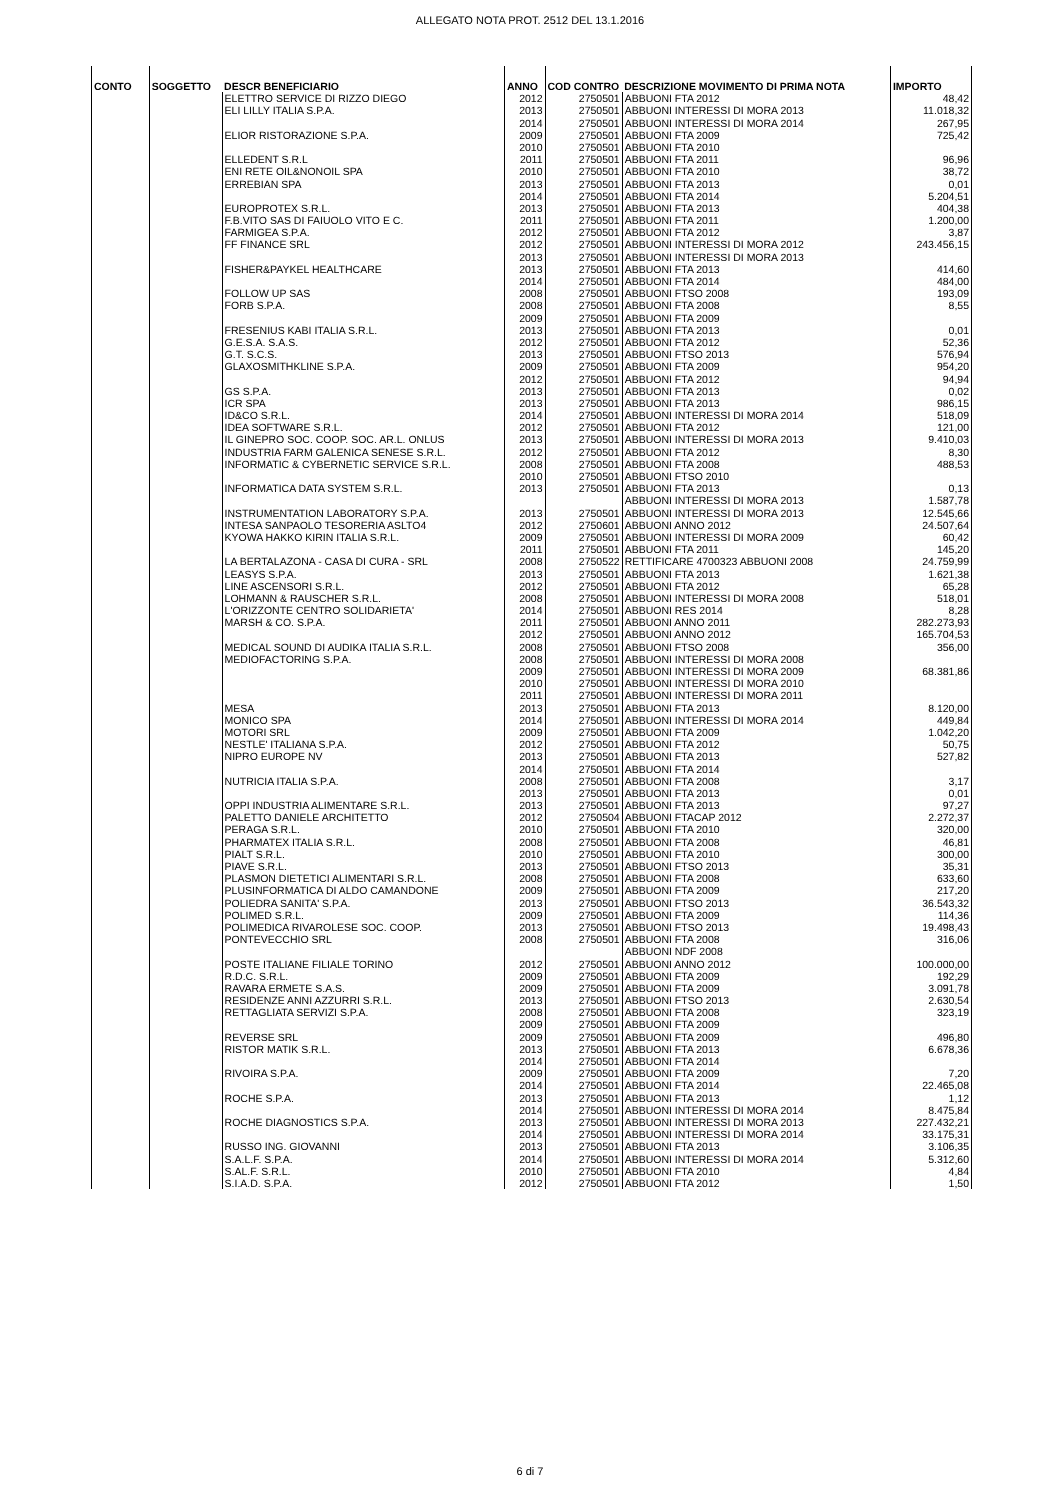ALLEGATO NOTA PROT. 2512 DEL 13.1.2016
| CONTO | SOGGETTO | DESCR BENEFICIARIO | ANNO | COD CONTRO | DESCRIZIONE MOVIMENTO DI PRIMA NOTA | IMPORTO |
| --- | --- | --- | --- | --- | --- | --- |
| | | ELETTRO SERVICE DI RIZZO DIEGO | 2012 | 2750501 | ABBUONI FTA 2012 | 48,42 |
| | | ELI LILLY ITALIA S.P.A. | 2013 | 2750501 | ABBUONI INTERESSI DI MORA 2013 | 11.018,32 |
| | | | 2014 | 2750501 | ABBUONI INTERESSI DI MORA 2014 | 267,95 |
| | | ELIOR RISTORAZIONE S.P.A. | 2009 | 2750501 | ABBUONI FTA 2009 | 725,42 |
| | | | 2010 | 2750501 | ABBUONI FTA 2010 | |
| | | ELLEDENT S.R.L | 2011 | 2750501 | ABBUONI FTA 2011 | 96,96 |
| | | ENI RETE OIL&NONOIL SPA | 2010 | 2750501 | ABBUONI FTA 2010 | 38,72 |
| | | ERREBIAN SPA | 2013 | 2750501 | ABBUONI FTA 2013 | 0,01 |
| | | | 2014 | 2750501 | ABBUONI FTA 2014 | 5.204,51 |
| | | EUROPROTEX S.R.L. | 2013 | 2750501 | ABBUONI FTA 2013 | 404,38 |
| | | F.B.VITO SAS DI FAIUOLO VITO E C. | 2011 | 2750501 | ABBUONI FTA 2011 | 1.200,00 |
| | | FARMIGEA S.P.A. | 2012 | 2750501 | ABBUONI FTA 2012 | 3,87 |
| | | FF FINANCE SRL | 2012 | 2750501 | ABBUONI INTERESSI DI MORA 2012 | 243.456,15 |
| | | | 2013 | 2750501 | ABBUONI INTERESSI DI MORA 2013 | |
| | | FISHER&PAYKEL HEALTHCARE | 2013 | 2750501 | ABBUONI FTA 2013 | 414,60 |
| | | | 2014 | 2750501 | ABBUONI FTA 2014 | 484,00 |
| | | FOLLOW UP SAS | 2008 | 2750501 | ABBUONI FTSO 2008 | 193,09 |
| | | FORB S.P.A. | 2008 | 2750501 | ABBUONI FTA 2008 | 8,55 |
| | | | 2009 | 2750501 | ABBUONI FTA 2009 | |
| | | FRESENIUS KABI ITALIA S.R.L. | 2013 | 2750501 | ABBUONI FTA 2013 | 0,01 |
| | | G.E.S.A. S.A.S. | 2012 | 2750501 | ABBUONI FTA 2012 | 52,36 |
| | | G.T. S.C.S. | 2013 | 2750501 | ABBUONI FTSO 2013 | 576,94 |
| | | GLAXOSMITHKLINE S.P.A. | 2009 | 2750501 | ABBUONI FTA 2009 | 954,20 |
| | | | 2012 | 2750501 | ABBUONI FTA 2012 | 94,94 |
| | | GS S.P.A. | 2013 | 2750501 | ABBUONI FTA 2013 | 0,02 |
| | | ICR SPA | 2013 | 2750501 | ABBUONI FTA 2013 | 986,15 |
| | | ID&CO S.R.L. | 2014 | 2750501 | ABBUONI INTERESSI DI MORA 2014 | 518,09 |
| | | IDEA SOFTWARE S.R.L. | 2012 | 2750501 | ABBUONI FTA 2012 | 121,00 |
| | | IL GINEPRO SOC. COOP. SOC. AR.L. ONLUS | 2013 | 2750501 | ABBUONI INTERESSI DI MORA 2013 | 9.410,03 |
| | | INDUSTRIA FARM GALENICA SENESE S.R.L. | 2012 | 2750501 | ABBUONI FTA 2012 | 8,30 |
| | | INFORMATIC & CYBERNETIC SERVICE S.R.L. | 2008 | 2750501 | ABBUONI FTA 2008 | 488,53 |
| | | | 2010 | 2750501 | ABBUONI FTSO 2010 | |
| | | INFORMATICA DATA SYSTEM S.R.L. | 2013 | 2750501 | ABBUONI FTA 2013 | 0,13 |
| | | | | | ABBUONI INTERESSI DI MORA 2013 | 1.587,78 |
| | | INSTRUMENTATION LABORATORY S.P.A. | 2013 | 2750501 | ABBUONI INTERESSI DI MORA 2013 | 12.545,66 |
| | | INTESA SANPAOLO TESORERIA ASLTO4 | 2012 | 2750601 | ABBUONI ANNO 2012 | 24.507,64 |
| | | KYOWA HAKKO KIRIN ITALIA S.R.L. | 2009 | 2750501 | ABBUONI INTERESSI DI MORA 2009 | 60,42 |
| | | | 2011 | 2750501 | ABBUONI FTA 2011 | 145,20 |
| | | LA BERTALAZONA - CASA DI CURA - SRL | 2008 | 2750522 | RETTIFICARE 4700323 ABBUONI 2008 | 24.759,99 |
| | | LEASYS S.P.A. | 2013 | 2750501 | ABBUONI FTA 2013 | 1.621,38 |
| | | LINE ASCENSORI S.R.L. | 2012 | 2750501 | ABBUONI FTA 2012 | 65,28 |
| | | LOHMANN & RAUSCHER S.R.L. | 2008 | 2750501 | ABBUONI INTERESSI DI MORA 2008 | 518,01 |
| | | L'ORIZZONTE CENTRO SOLIDARIETA' | 2014 | 2750501 | ABBUONI RES 2014 | 8,28 |
| | | MARSH & CO. S.P.A. | 2011 | 2750501 | ABBUONI ANNO 2011 | 282.273,93 |
| | | | 2012 | 2750501 | ABBUONI ANNO 2012 | 165.704,53 |
| | | MEDICAL SOUND DI AUDIKA ITALIA S.R.L. | 2008 | 2750501 | ABBUONI FTSO 2008 | 356,00 |
| | | MEDIOFACTORING S.P.A. | 2008 | 2750501 | ABBUONI INTERESSI DI MORA 2008 | |
| | | | 2009 | 2750501 | ABBUONI INTERESSI DI MORA 2009 | 68.381,86 |
| | | | 2010 | 2750501 | ABBUONI INTERESSI DI MORA 2010 | |
| | | | 2011 | 2750501 | ABBUONI INTERESSI DI MORA 2011 | |
| | | MESA | 2013 | 2750501 | ABBUONI FTA 2013 | 8.120,00 |
| | | MONICO SPA | 2014 | 2750501 | ABBUONI INTERESSI DI MORA 2014 | 449,84 |
| | | MOTORI SRL | 2009 | 2750501 | ABBUONI FTA 2009 | 1.042,20 |
| | | NESTLE' ITALIANA S.P.A. | 2012 | 2750501 | ABBUONI FTA 2012 | 50,75 |
| | | NIPRO EUROPE NV | 2013 | 2750501 | ABBUONI FTA 2013 | 527,82 |
| | | | 2014 | 2750501 | ABBUONI FTA 2014 | |
| | | NUTRICIA ITALIA S.P.A. | 2008 | 2750501 | ABBUONI FTA 2008 | 3,17 |
| | | | 2013 | 2750501 | ABBUONI FTA 2013 | 0,01 |
| | | OPPI INDUSTRIA ALIMENTARE S.R.L. | 2013 | 2750501 | ABBUONI FTA 2013 | 97,27 |
| | | PALETTO DANIELE ARCHITETTO | 2012 | 2750504 | ABBUONI FTACAP 2012 | 2.272,37 |
| | | PERAGA S.R.L. | 2010 | 2750501 | ABBUONI FTA 2010 | 320,00 |
| | | PHARMATEX ITALIA S.R.L. | 2008 | 2750501 | ABBUONI FTA 2008 | 46,81 |
| | | PIALT S.R.L. | 2010 | 2750501 | ABBUONI FTA 2010 | 300,00 |
| | | PIAVE S.R.L. | 2013 | 2750501 | ABBUONI FTSO 2013 | 35,31 |
| | | PLASMON DIETETICI ALIMENTARI S.R.L. | 2008 | 2750501 | ABBUONI FTA 2008 | 633,60 |
| | | PLUSINFORMATICA DI ALDO CAMANDONE | 2009 | 2750501 | ABBUONI FTA 2009 | 217,20 |
| | | POLIEDRA SANITA' S.P.A. | 2013 | 2750501 | ABBUONI FTSO 2013 | 36.543,32 |
| | | POLIMED S.R.L. | 2009 | 2750501 | ABBUONI FTA 2009 | 114,36 |
| | | POLIMEDICA RIVAROLESE SOC. COOP. | 2013 | 2750501 | ABBUONI FTSO 2013 | 19.498,43 |
| | | PONTEVECCHIO SRL | 2008 | 2750501 | ABBUONI FTA 2008 | 316,06 |
| | | | | | ABBUONI NDF 2008 | |
| | | POSTE ITALIANE FILIALE TORINO | 2012 | 2750501 | ABBUONI ANNO 2012 | 100.000,00 |
| | | R.D.C. S.R.L. | 2009 | 2750501 | ABBUONI FTA 2009 | 192,29 |
| | | RAVARA ERMETE S.A.S. | 2009 | 2750501 | ABBUONI FTA 2009 | 3.091,78 |
| | | RESIDENZE ANNI AZZURRI S.R.L. | 2013 | 2750501 | ABBUONI FTSO 2013 | 2.630,54 |
| | | RETTAGLIATA SERVIZI S.P.A. | 2008 | 2750501 | ABBUONI FTA 2008 | 323,19 |
| | | | 2009 | 2750501 | ABBUONI FTA 2009 | |
| | | REVERSE SRL | 2009 | 2750501 | ABBUONI FTA 2009 | 496,80 |
| | | RISTOR MATIK S.R.L. | 2013 | 2750501 | ABBUONI FTA 2013 | 6.678,36 |
| | | | 2014 | 2750501 | ABBUONI FTA 2014 | |
| | | RIVOIRA S.P.A. | 2009 | 2750501 | ABBUONI FTA 2009 | 7,20 |
| | | | 2014 | 2750501 | ABBUONI FTA 2014 | 22.465,08 |
| | | ROCHE S.P.A. | 2013 | 2750501 | ABBUONI FTA 2013 | 1,12 |
| | | | 2014 | 2750501 | ABBUONI INTERESSI DI MORA 2014 | 8.475,84 |
| | | ROCHE DIAGNOSTICS S.P.A. | 2013 | 2750501 | ABBUONI INTERESSI DI MORA 2013 | 227.432,21 |
| | | | 2014 | 2750501 | ABBUONI INTERESSI DI MORA 2014 | 33.175,31 |
| | | RUSSO ING. GIOVANNI | 2013 | 2750501 | ABBUONI FTA 2013 | 3.106,35 |
| | | S.A.L.F. S.P.A. | 2014 | 2750501 | ABBUONI INTERESSI DI MORA 2014 | 5.312,60 |
| | | S.AL.F. S.R.L. | 2010 | 2750501 | ABBUONI FTA 2010 | 4,84 |
| | | S.I.A.D. S.P.A. | 2012 | 2750501 | ABBUONI FTA 2012 | 1,50 |
6 di 7